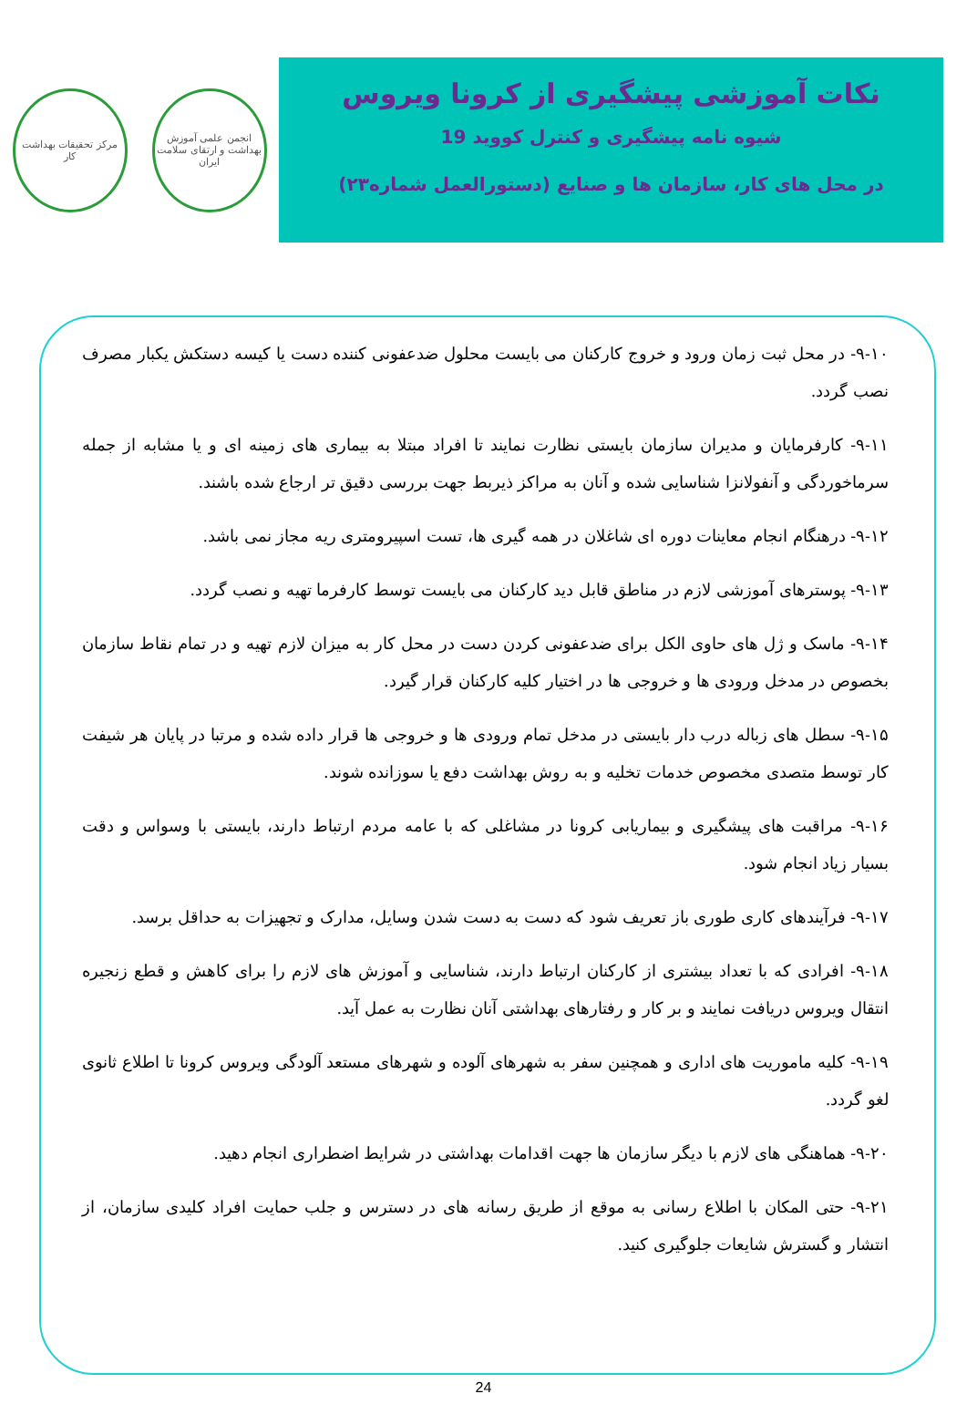مرکز تحقیقات بهداشت کار
انجمن علمی آموزش بهداشت و ارتقای سلامت ایران
نکات آموزشی پیشگیری از کرونا ویروس
شیوه نامه پیشگیری و کنترل کووید 19
در محل های کار، سازمان ها و صنایع (دستورالعمل شماره۲۳)
۹-۱۰- در محل ثبت زمان ورود و خروج کارکنان می بایست محلول ضدعفونی کننده دست یا کیسه دستکش یکبار مصرف نصب گردد.
۹-۱۱- کارفرمایان و مدیران سازمان بایستی نظارت نمایند تا افراد مبتلا به بیماری های زمینه ای و یا مشابه از جمله سرماخوردگی و آنفولانزا شناسایی شده و آنان به مراکز ذیربط جهت بررسی دقیق تر ارجاع شده باشند.
۹-۱۲- درهنگام انجام معاینات دوره ای شاغلان در همه گیری ها، تست اسپیرومتری ریه مجاز نمی باشد.
۹-۱۳- پوسترهای آموزشی لازم در مناطق قابل دید کارکنان می بایست توسط کارفرما تهیه و نصب گردد.
۹-۱۴- ماسک و ژل های حاوی الکل برای ضدعفونی کردن دست در محل کار به میزان لازم تهیه و در تمام نقاط سازمان بخصوص در مدخل ورودی ها و خروجی ها در اختیار کلیه کارکنان قرار گیرد.
۹-۱۵- سطل های زباله درب دار بایستی در مدخل تمام ورودی ها و خروجی ها قرار داده شده و مرتبا در پایان هر شیفت کار توسط متصدی مخصوص خدمات تخلیه و به روش بهداشت دفع یا سوزانده شوند.
۹-۱۶- مراقبت های پیشگیری و بیماریابی کرونا در مشاغلی که با عامه مردم ارتباط دارند، بایستی با وسواس و دقت بسیار زیاد انجام شود.
۹-۱۷- فرآیندهای کاری طوری باز تعریف شود که دست به دست شدن وسایل، مدارک و تجهیزات به حداقل برسد.
۹-۱۸- افرادی که با تعداد بیشتری از کارکنان ارتباط دارند، شناسایی و آموزش های لازم را برای کاهش و قطع زنجیره انتقال ویروس دریافت نمایند و بر کار و رفتارهای بهداشتی آنان نظارت به عمل آید.
۹-۱۹- کلیه ماموریت های اداری و همچنین سفر به شهرهای آلوده و شهرهای مستعد آلودگی ویروس کرونا تا اطلاع ثانوی لغو گردد.
۹-۲۰- هماهنگی های لازم با دیگر سازمان ها جهت اقدامات بهداشتی در شرایط اضطراری انجام دهید.
۹-۲۱- حتی المکان با اطلاع رسانی به موقع از طریق رسانه های در دسترس و جلب حمایت افراد کلیدی سازمان، از انتشار و گسترش شایعات جلوگیری کنید.
24